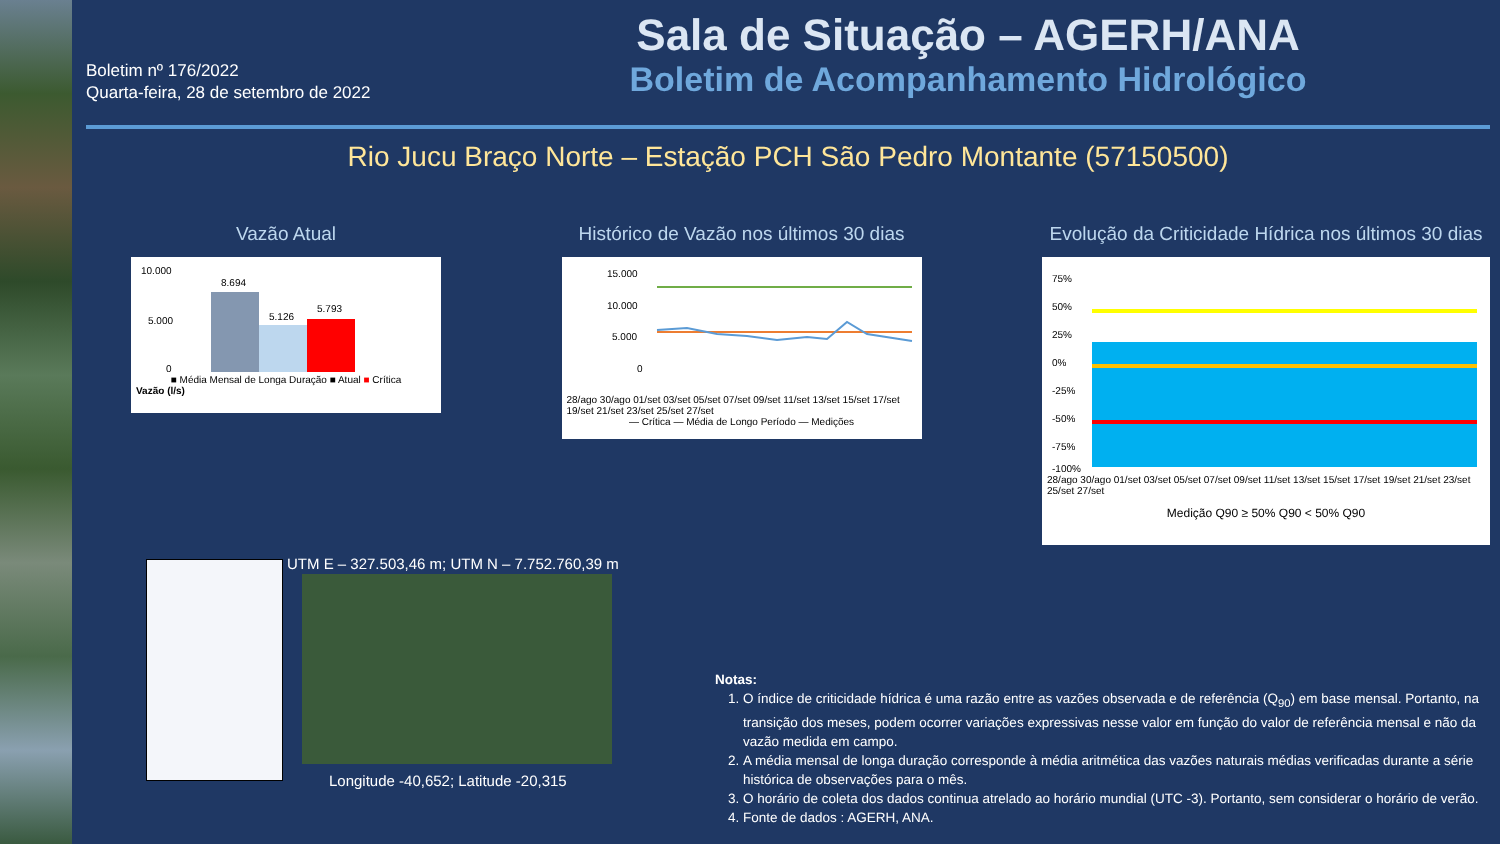Boletim nº 176/2022
Quarta-feira, 28 de setembro de 2022
Sala de Situação – AGERH/ANA
Boletim de Acompanhamento Hidrológico
Rio Jucu Braço Norte – Estação PCH São Pedro Montante (57150500)
Vazão Atual
10.000
5.000
0
8.694
5.126
5.793
■ Média Mensal de Longa Duração ■ Atual ■ Crítica
Vazão (l/s)
Histórico de Vazão nos últimos 30 dias
15.000
10.000
5.000
0
28/ago 30/ago 01/set 03/set 05/set 07/set 09/set 11/set 13/set 15/set 17/set 19/set 21/set 23/set 25/set 27/set
— Crítica — Média de Longo Período — Medições
Evolução da Criticidade Hídrica nos últimos 30 dias
75%
50%
25%
0%
-25%
-50%
-75%
-100%
28/ago 30/ago 01/set 03/set 05/set 07/set 09/set 11/set 13/set 15/set 17/set 19/set 21/set 23/set 25/set 27/set
Medição Q90 ≥ 50% Q90 < 50% Q90
UTM E – 327.503,46 m; UTM N – 7.752.760,39 m
Longitude -40,652; Latitude -20,315
Notas:
1. O índice de criticidade hídrica é uma razão entre as vazões observada e de referência (Q<sub>90</sub>) em base mensal. Portanto, na transição dos meses, podem ocorrer variações expressivas nesse valor em função do valor de referência mensal e não da vazão medida em campo.
2. A média mensal de longa duração corresponde à média aritmética das vazões naturais médias verificadas durante a série histórica de observações para o mês.
3. O horário de coleta dos dados continua atrelado ao horário mundial (UTC -3). Portanto, sem considerar o horário de verão.
4. Fonte de dados : AGERH, ANA.